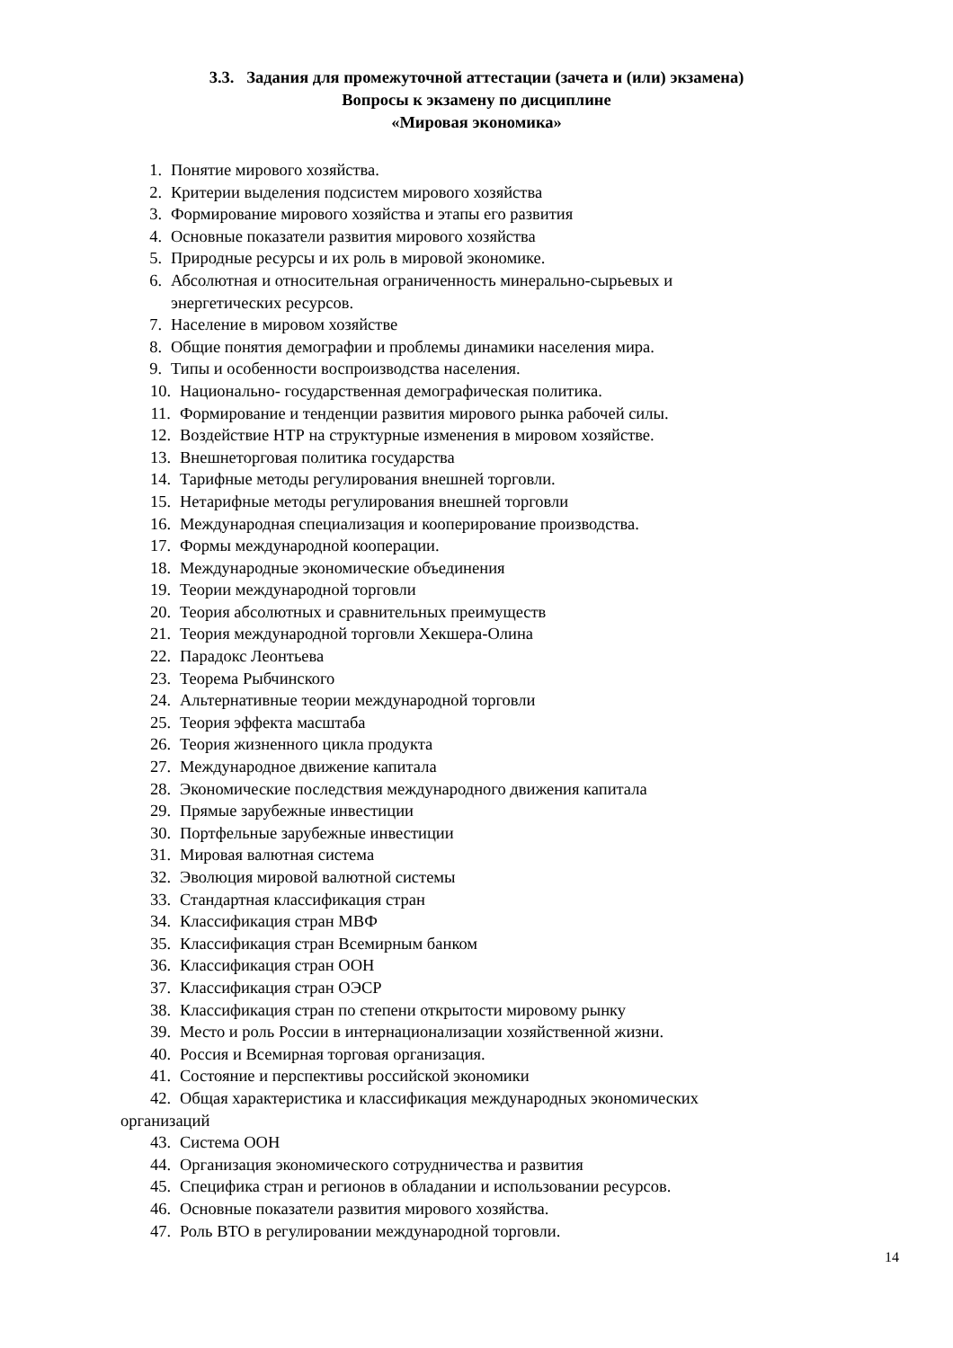3.3. Задания для промежуточной аттестации (зачета и (или) экзамена)
Вопросы к экзамену по дисциплине
«Мировая экономика»
1. Понятие мирового хозяйства.
2. Критерии выделения подсистем мирового хозяйства
3. Формирование мирового хозяйства и этапы его развития
4. Основные показатели развития мирового хозяйства
5. Природные ресурсы и их роль в мировой экономике.
6. Абсолютная и относительная ограниченность минерально-сырьевых и
энергетических ресурсов.
7. Население в мировом хозяйстве
8. Общие понятия демографии и проблемы динамики населения мира.
9. Типы и особенности воспроизводства населения.
10. Национально- государственная демографическая политика.
11. Формирование и тенденции развития мирового рынка рабочей силы.
12. Воздействие НТР на структурные изменения в мировом хозяйстве.
13. Внешнеторговая политика государства
14. Тарифные методы регулирования внешней торговли.
15. Нетарифные методы регулирования внешней торговли
16. Международная специализация и кооперирование производства.
17. Формы международной кооперации.
18. Международные экономические объединения
19. Теории международной торговли
20. Теория абсолютных и сравнительных преимуществ
21. Теория международной торговли Хекшера-Олина
22. Парадокс Леонтьева
23. Теорема Рыбчинского
24. Альтернативные теории международной торговли
25. Теория эффекта масштаба
26. Теория жизненного цикла продукта
27. Международное движение капитала
28. Экономические последствия международного движения капитала
29. Прямые зарубежные инвестиции
30. Портфельные зарубежные инвестиции
31. Мировая валютная система
32. Эволюция мировой валютной системы
33. Стандартная классификация стран
34. Классификация стран МВФ
35. Классификация стран Всемирным банком
36. Классификация стран ООН
37. Классификация стран ОЭСР
38. Классификация стран по степени открытости мировому рынку
39. Место и роль России в интернационализации хозяйственной жизни.
40. Россия и Всемирная торговая организация.
41. Состояние и перспективы российской экономики
42. Общая характеристика и классификация международных экономических
организаций
43. Система ООН
44. Организация экономического сотрудничества и развития
45. Специфика стран и регионов в обладании и использовании ресурсов.
46. Основные показатели развития мирового хозяйства.
47. Роль ВТО в регулировании международной торговли.
14